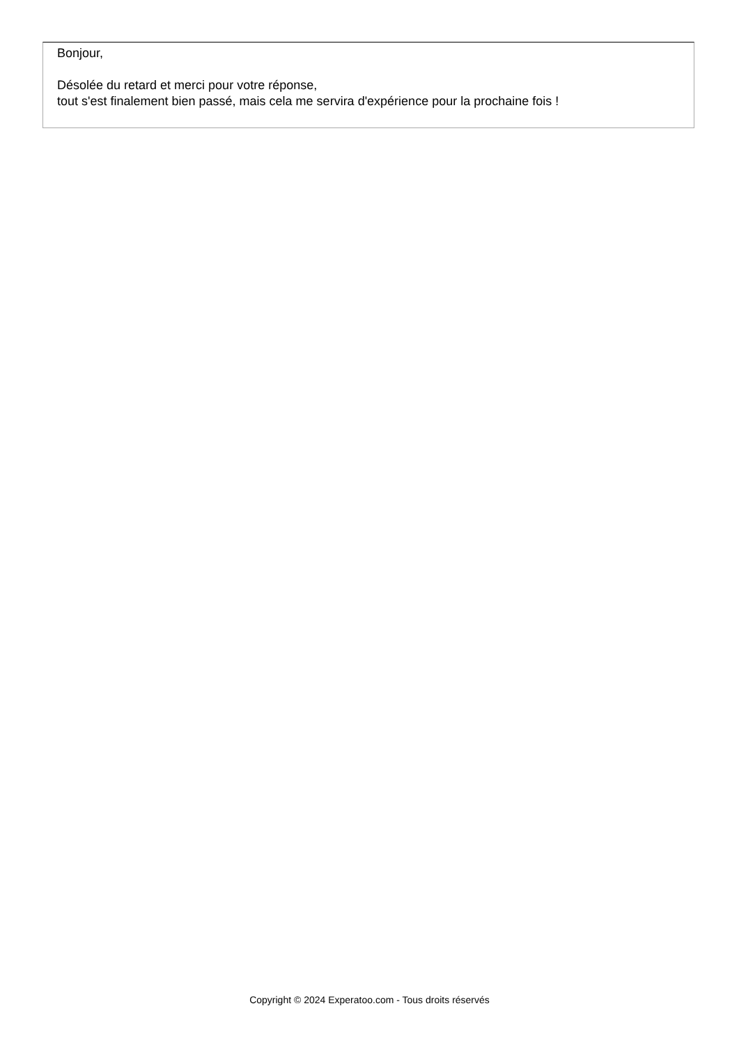Bonjour,
Désolée du retard et merci pour votre réponse,
tout s'est finalement bien passé, mais cela me servira d'expérience pour la prochaine fois !
Copyright © 2024 Experatoo.com - Tous droits réservés